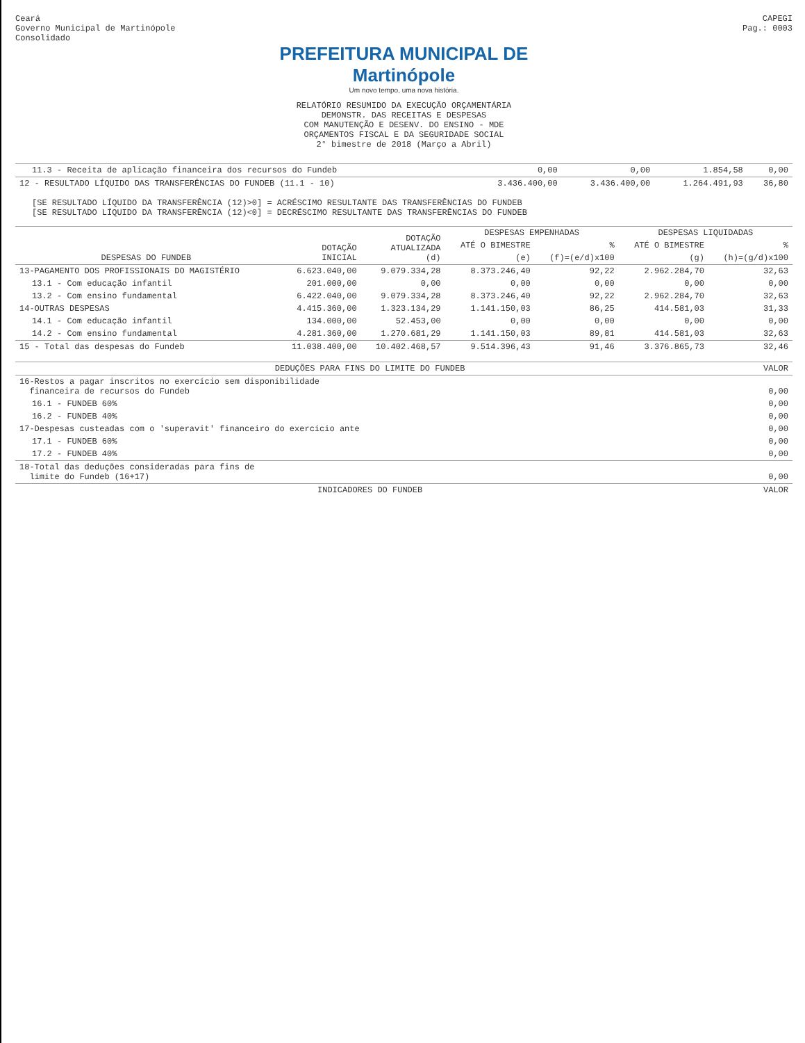Ceará
Governo Municipal de Martinópole
Consolidado
CAPEGI
Pag.: 0003
PREFEITURA MUNICIPAL DE
Martinópole
Um novo tempo, uma nova história.
RELATÓRIO RESUMIDO DA EXECUÇÃO ORÇAMENTÁRIA
DEMONSTR. DAS RECEITAS E DESPESAS
COM MANUTENÇÃO E DESENV. DO ENSINO - MDE
ORÇAMENTOS FISCAL E DA SEGURIDADE SOCIAL
2° bimestre de 2018 (Março a Abril)
| 11.3 - Receita de aplicação financeira dos recursos do Fundeb | | 0,00 | 0,00 | 1.854,58 | 0,00 |
| 12 - RESULTADO LÍQUIDO DAS TRANSFERÊNCIAS DO FUNDEB (11.1 - 10) | | 3.436.400,00 | 3.436.400,00 | 1.264.491,93 | 36,80 |
[SE RESULTADO LÍQUIDO DA TRANSFERÊNCIA (12)>0] = ACRÉSCIMO RESULTANTE DAS TRANSFERÊNCIAS DO FUNDEB
[SE RESULTADO LÍQUIDO DA TRANSFERÊNCIA (12)<0] = DECRÉSCIMO RESULTANTE DAS TRANSFERÊNCIAS DO FUNDEB
| DESPESAS DO FUNDEB | DOTAÇÃO INICIAL | DOTAÇÃO ATUALIZADA (d) | DESPESAS EMPENHADAS | | DESPESAS LIQUIDADAS | |
| --- | --- | --- | --- | --- | --- | --- |
| | | | ATÉ O BIMESTRE | % | ATÉ O BIMESTRE | % |
| | | | (e) | (f)=(e/d)x100 | (g) | (h)=(g/d)x100 |
| 13-PAGAMENTO DOS PROFISSIONAIS DO MAGISTÉRIO | 6.623.040,00 | 9.079.334,28 | 8.373.246,40 | 92,22 | 2.962.284,70 | 32,63 |
| 13.1 - Com educação infantil | 201.000,00 | 0,00 | 0,00 | 0,00 | 0,00 | 0,00 |
| 13.2 - Com ensino fundamental | 6.422.040,00 | 9.079.334,28 | 8.373.246,40 | 92,22 | 2.962.284,70 | 32,63 |
| 14-OUTRAS DESPESAS | 4.415.360,00 | 1.323.134,29 | 1.141.150,03 | 86,25 | 414.581,03 | 31,33 |
| 14.1 - Com educação infantil | 134.000,00 | 52.453,00 | 0,00 | 0,00 | 0,00 | 0,00 |
| 14.2 - Com ensino fundamental | 4.281.360,00 | 1.270.681,29 | 1.141.150,03 | 89,81 | 414.581,03 | 32,63 |
| 15 - Total das despesas do Fundeb | 11.038.400,00 | 10.402.468,57 | 9.514.396,43 | 91,46 | 3.376.865,73 | 32,46 |
| DEDUÇÕES PARA FINS DO LIMITE DO FUNDEB | VALOR |
| --- | --- |
| 16-Restos a pagar inscritos no exercício sem disponibilidade financeira de recursos do Fundeb | 0,00 |
| 16.1 - FUNDEB 60% | 0,00 |
| 16.2 - FUNDEB 40% | 0,00 |
| 17-Despesas custeadas com o 'superavit' financeiro do exercício ante | 0,00 |
| 17.1 - FUNDEB 60% | 0,00 |
| 17.2 - FUNDEB 40% | 0,00 |
| 18-Total das deduções consideradas para fins de limite do Fundeb (16+17) | 0,00 |
| INDICADORES DO FUNDEB | VALOR |